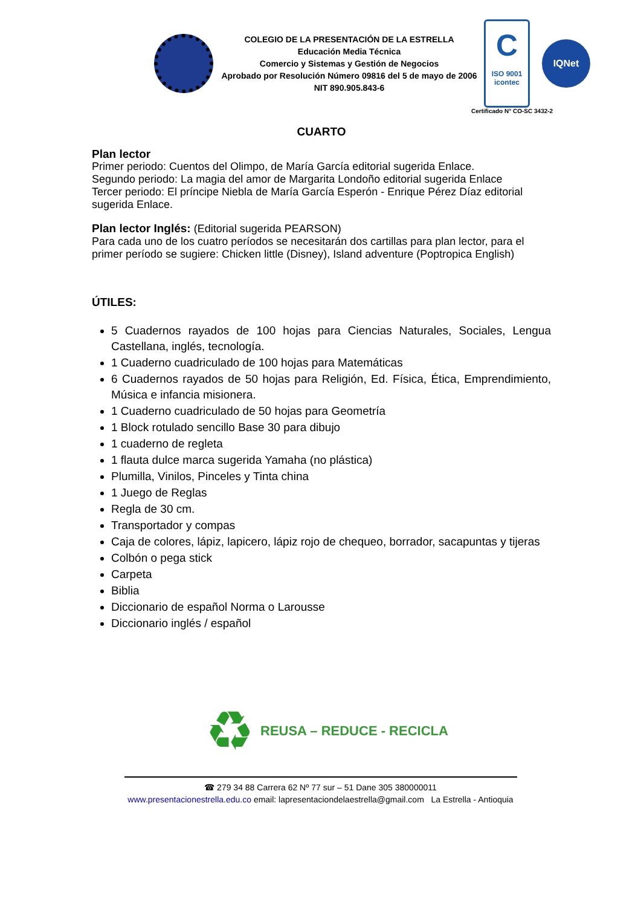COLEGIO DE LA PRESENTACIÓN DE LA ESTRELLA
Educación Media Técnica
Comercio y Sistemas y Gestión de Negocios
Aprobado por Resolución Número 09816 del 5 de mayo de 2006
NIT 890.905.843-6
C
ISO 9001
icontec
IQNet
Certificado N° CO-SC 3432-2
CUARTO
Plan lector
Primer periodo: Cuentos del Olimpo, de María García editorial sugerida Enlace.
Segundo periodo: La magia del amor de Margarita Londoño editorial sugerida Enlace
Tercer periodo: El príncipe Niebla de María García Esperón - Enrique Pérez Díaz editorial sugerida Enlace.
Plan lector Inglés: (Editorial sugerida PEARSON)
Para cada uno de los cuatro períodos se necesitarán dos cartillas para plan lector, para el primer período se sugiere: Chicken little (Disney), Island adventure (Poptropica English)
ÚTILES:
5 Cuadernos rayados de 100 hojas para Ciencias Naturales, Sociales, Lengua Castellana, inglés, tecnología.
1 Cuaderno cuadriculado de 100 hojas para Matemáticas
6 Cuadernos rayados de 50 hojas para Religión, Ed. Física, Ética, Emprendimiento, Música e infancia misionera.
1 Cuaderno cuadriculado de 50 hojas para Geometría
1 Block rotulado sencillo Base 30 para dibujo
1 cuaderno de regleta
1 flauta dulce marca sugerida Yamaha (no plástica)
Plumilla, Vinilos, Pinceles y Tinta china
1 Juego de Reglas
Regla de 30 cm.
Transportador y compas
Caja de colores, lápiz, lapicero, lápiz rojo de chequeo, borrador, sacapuntas y tijeras
Colbón o pega stick
Carpeta
Biblia
Diccionario de español Norma o Larousse
Diccionario inglés / español
♻ REUSA – REDUCE - RECICLA
☎ 279 34 88 Carrera 62 Nº 77 sur – 51 Dane 305 380000011
www.presentacionestrella.edu.co email: lapresentaciondelaestrella@gmail.com La Estrella - Antioquia